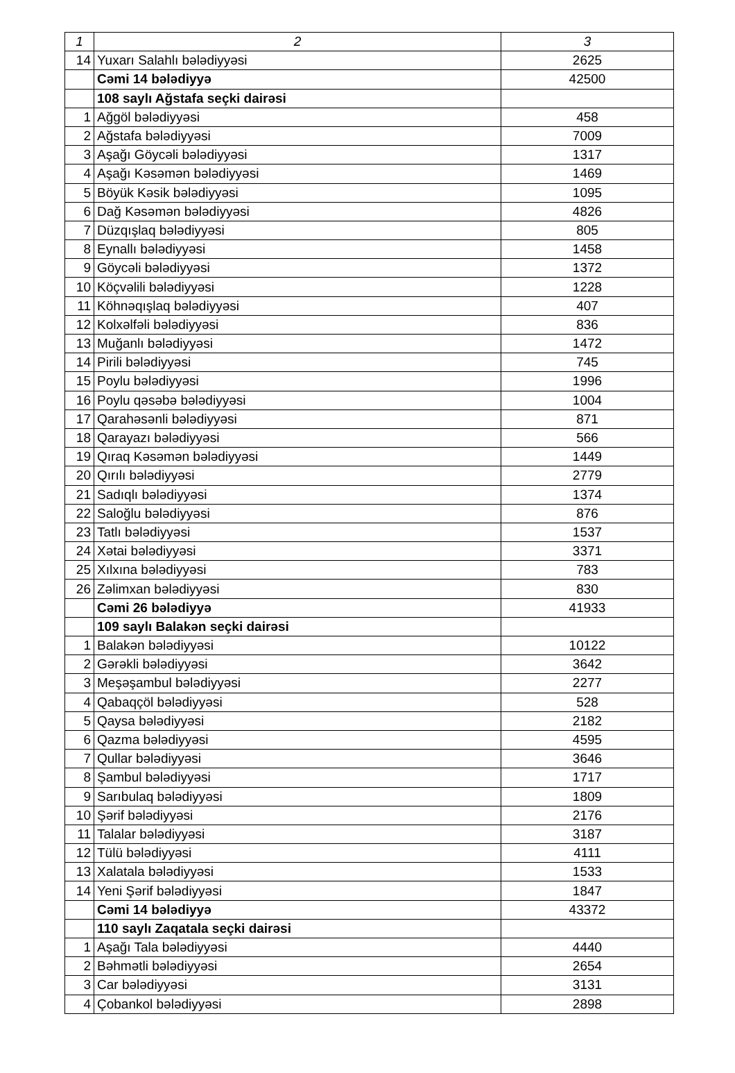| 1 | 2 | 3 |
| --- | --- | --- |
| 14 | Yuxarı Salahlı bələdiyyəsi | 2625 |
| | Cəmi 14 bələdiyyə | 42500 |
| | 108 saylı Ağstafa seçki dairəsi | |
| 1 | Ağgöl bələdiyyəsi | 458 |
| 2 | Ağstafa bələdiyyəsi | 7009 |
| 3 | Aşağı Göycəli bələdiyyəsi | 1317 |
| 4 | Aşağı Kəsəmən bələdiyyəsi | 1469 |
| 5 | Böyük Kəsik bələdiyyəsi | 1095 |
| 6 | Dağ Kəsəmən bələdiyyəsi | 4826 |
| 7 | Düzqışlaq bələdiyyəsi | 805 |
| 8 | Eynallı bələdiyyəsi | 1458 |
| 9 | Göycəli bələdiyyəsi | 1372 |
| 10 | Köçvəlili bələdiyyəsi | 1228 |
| 11 | Köhnəqışlaq bələdiyyəsi | 407 |
| 12 | Kolxəlfəli bələdiyyəsi | 836 |
| 13 | Muğanlı bələdiyyəsi | 1472 |
| 14 | Pirili bələdiyyəsi | 745 |
| 15 | Poylu bələdiyyəsi | 1996 |
| 16 | Poylu qəsəbə bələdiyyəsi | 1004 |
| 17 | Qarahəsənli bələdiyyəsi | 871 |
| 18 | Qarayazı bələdiyyəsi | 566 |
| 19 | Qıraq Kəsəmən bələdiyyəsi | 1449 |
| 20 | Qırılı bələdiyyəsi | 2779 |
| 21 | Sadıqlı bələdiyyəsi | 1374 |
| 22 | Saloğlu bələdiyyəsi | 876 |
| 23 | Tatlı bələdiyyəsi | 1537 |
| 24 | Xətai bələdiyyəsi | 3371 |
| 25 | Xılxına bələdiyyəsi | 783 |
| 26 | Zəlimxan bələdiyyəsi | 830 |
| | Cəmi 26 bələdiyyə | 41933 |
| | 109 saylı Balakən seçki dairəsi | |
| 1 | Balakən bələdiyyəsi | 10122 |
| 2 | Gərəkli bələdiyyəsi | 3642 |
| 3 | Meşəşambul bələdiyyəsi | 2277 |
| 4 | Qabaqçöl bələdiyyəsi | 528 |
| 5 | Qaysa bələdiyyəsi | 2182 |
| 6 | Qazma bələdiyyəsi | 4595 |
| 7 | Qullar bələdiyyəsi | 3646 |
| 8 | Şambul bələdiyyəsi | 1717 |
| 9 | Sarıbulaq bələdiyyəsi | 1809 |
| 10 | Şərif bələdiyyəsi | 2176 |
| 11 | Talalar bələdiyyəsi | 3187 |
| 12 | Tülü bələdiyyəsi | 4111 |
| 13 | Xalatala bələdiyyəsi | 1533 |
| 14 | Yeni Şərif bələdiyyəsi | 1847 |
| | Cəmi 14 bələdiyyə | 43372 |
| | 110 saylı Zaqatala seçki dairəsi | |
| 1 | Aşağı Tala bələdiyyəsi | 4440 |
| 2 | Bəhmətli bələdiyyəsi | 2654 |
| 3 | Car bələdiyyəsi | 3131 |
| 4 | Çobankol bələdiyyəsi | 2898 |